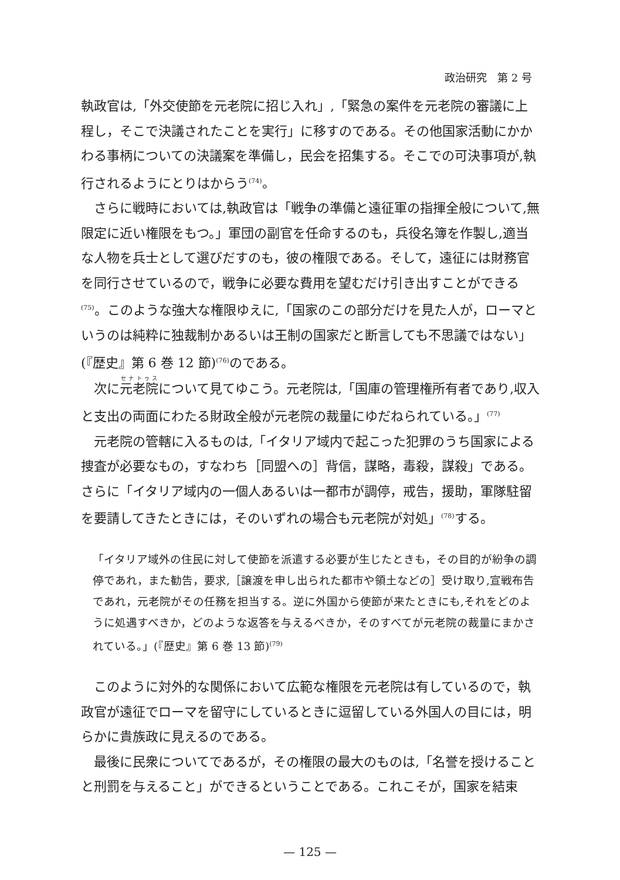政治研究　第 2 号
執政官は,「外交使節を元老院に招じ入れ」,「緊急の案件を元老院の審議に上程し，そこで決議されたことを実行」に移すのである。その他国家活動にかかわる事柄についての決議案を準備し，民会を招集する。そこでの可決事項が,執行されるようにとりはからう<sup>(74)</sup>。
さらに戦時においては,執政官は「戦争の準備と遠征軍の指揮全般について,無限定に近い権限をもつ。」軍団の副官を任命するのも，兵役名簿を作製し,適当な人物を兵士として選びだすのも，彼の権限である。そして，遠征には財務官を同行させているので，戦争に必要な費用を望むだけ引き出すことができる<sup>(75)</sup>。このような強大な権限ゆえに,「国家のこの部分だけを見た人が，ローマというのは純粋に独裁制かあるいは王制の国家だと断言しても不思議ではない」(『歴史』第 6 巻 12 節)<sup>(76)</sup>のである。
次に元老院について見てゆこう。元老院は,「国庫の管理権所有者であり,収入と支出の両面にわたる財政全般が元老院の裁量にゆだねられている。」<sup>(77)</sup>
元老院の管轄に入るものは,「イタリア域内で起こった犯罪のうち国家による捜査が必要なもの，すなわち［同盟への］背信，謀略，毒殺，謀殺」である。さらに「イタリア域内の一個人あるいは一都市が調停，戒告，援助，軍隊駐留を要請してきたときには，そのいずれの場合も元老院が対処」<sup>(78)</sup>する。
「イタリア域外の住民に対して使節を派遣する必要が生じたときも，その目的が紛争の調停であれ，また勧告，要求,［譲渡を申し出られた都市や領土などの］受け取り,宣戦布告であれ，元老院がその任務を担当する。逆に外国から使節が来たときにも,それをどのように処遇すべきか，どのような返答を与えるべきか，そのすべてが元老院の裁量にまかされている。」(『歴史』第 6 巻 13 節)<sup>(79)</sup>
このように対外的な関係において広範な権限を元老院は有しているので，執政官が遠征でローマを留守にしているときに逗留している外国人の目には，明らかに貴族政に見えるのである。
最後に民衆についてであるが，その権限の最大のものは,「名誉を授けることと刑罰を与えること」ができるということである。これこそが，国家を結束
— 125 —